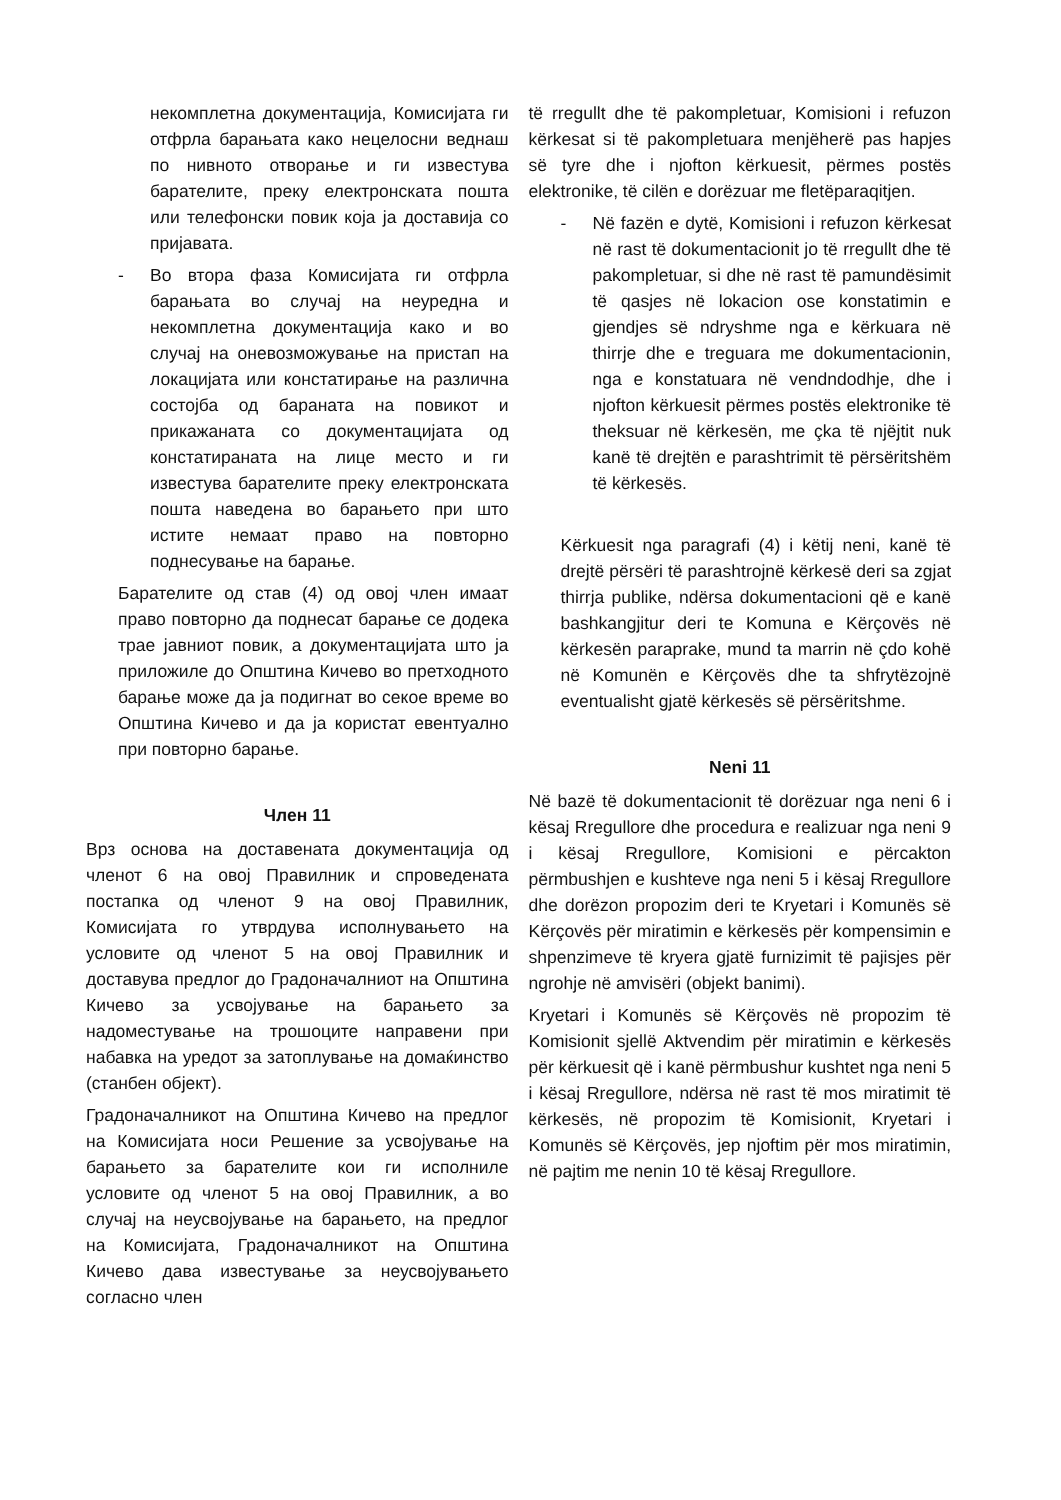некомплетна документација, Комисијата ги отфрла барањата како нецелосни веднаш по нивното отворање и ги известува барателите, преку електронската пошта или телефонски повик која ја доставија со пријавата.
- Во втора фаза Комисијата ги отфрла барањата во случај на неуредна и некомплетна документација како и во случај на оневозможување на пристап на локацијата или констатирање на различна состојба од бараната на повикот и прикажаната со документацијата од констатираната на лице место и ги известува барателите преку електронската пошта наведена во барањето при што истите немаат право на повторно поднесување на барање.
Барателите од став (4) од овој член имаат право повторно да поднесат барање се додека трае јавниот повик, а документацијата што ја приложиле до Општина Кичево во претходното барање може да ја подигнат во секое време во Општина Кичево и да ја користат евентуално при повторно барање.
Член 11
Врз основа на доставената документација од членот 6 на овој Правилник и спроведената постапка од членот 9 на овој Правилник, Комисијата го утврдува исполнувањето на условите од членот 5 на овој Правилник и доставува предлог до Градоначалниот на Општина Кичево за усвојување на барањето за надоместување на трошоците направени при набавка на уредот за затоплување на домаќинство (станбен објект).
Градоначалникот на Општина Кичево на предлог на Комисијата носи Решение за усвојување на барањето за барателите кои ги исполниле условите од членот 5 на овој Правилник, а во случај на неусвојување на барањето, на предлог на Комисијата, Градоначалникот на Општина Кичево дава известување за неусвојувањето согласно член
të rregullt dhe të pakompletuar, Komisioni i refuzon kërkesat si të pakompletuara menjëherë pas hapjes së tyre dhe i njofton kërkuesit, përmes postës elektronike, të cilën e dorëzuar me fletëparaqitjen.
- Në fazën e dytë, Komisioni i refuzon kërkesat në rast të dokumentacionit jo të rregullt dhe të pakompletuar, si dhe në rast të pamundësimit të qasjes në lokacion ose konstatimin e gjendjes së ndryshme nga e kërkuara në thirrje dhe e treguara me dokumentacionin, nga e konstatuara në vendndodhje, dhe i njofton kërkuesit përmes postës elektronike të theksuar në kërkesën, me çka të njëjtit nuk kanë të drejtën e parashtrimit të përsëritshëm të kërkesës.
Kërkuesit nga paragrafi (4) i këtij neni, kanë të drejtë përsëri të parashtrojnë kërkesë deri sa zgjat thirrja publike, ndërsa dokumentacioni që e kanë bashkangjitur deri te Komuna e Kërçovës në kërkesën paraprake, mund ta marrin në çdo kohë në Komunën e Kërçovës dhe ta shfrytëzojnë eventualisht gjatë kërkesës së përsëritshme.
Neni 11
Në bazë të dokumentacionit të dorëzuar nga neni 6 i kësaj Rregullore dhe procedura e realizuar nga neni 9 i kësaj Rregullore, Komisioni e përcakton përmbushjen e kushteve nga neni 5 i kësaj Rregullore dhe dorëzon propozim deri te Kryetari i Komunës së Kërçovës për miratimin e kërkesës për kompensimin e shpenzimeve të kryera gjatë furnizimit të pajisjes për ngrohje në amvisëri (objekt banimi).
Kryetari i Komunës së Kërçovës në propozim të Komisionit sjellë Aktvendim për miratimin e kërkesës për kërkuesit që i kanë përmbushur kushtet nga neni 5 i kësaj Rregullore, ndërsa në rast të mos miratimit të kërkesës, në propozim të Komisionit, Kryetari i Komunës së Kërçovës, jep njoftim për mos miratimin, në pajtim me nenin 10 të kësaj Rregullore.